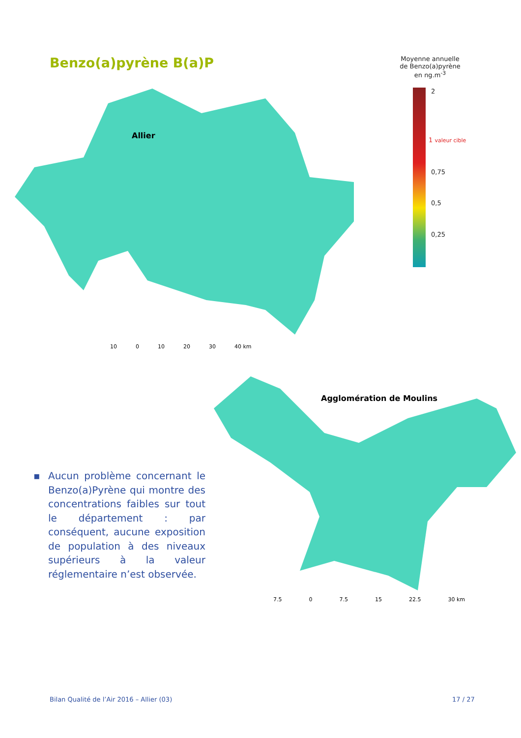Benzo(a)pyrène B(a)P
Moyenne annuelle de Benzo(a)pyrène en ng.m<sup>-3</sup>
2
1 valeur cible
0,75
0,5
0,25
Allier
10 0 10 20 30 40 km
Agglomération de Moulins
7.5 0 7.5 15 22.5 30 km
▪ Aucun problème concernant le Benzo(a)Pyrène qui montre des concentrations faibles sur tout le département : par conséquent, aucune exposition de population à des niveaux supérieurs à la valeur réglementaire n’est observée.
Bilan Qualité de l’Air 2016 – Allier (03)
17 / 27